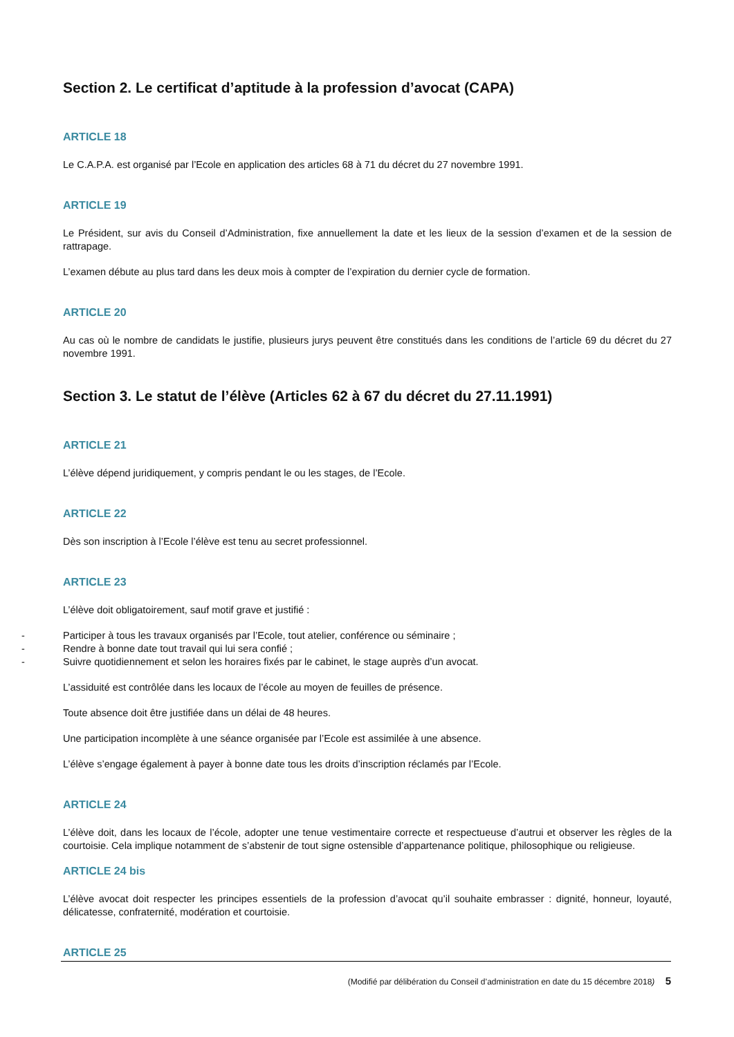Section 2. Le certificat d’aptitude à la profession d’avocat (CAPA)
ARTICLE 18
Le C.A.P.A. est organisé par l’Ecole en application des articles 68 à 71 du décret du 27 novembre 1991.
ARTICLE 19
Le Président, sur avis du Conseil d’Administration, fixe annuellement la date et les lieux de la session d’examen et de la session de rattrapage.
L’examen débute au plus tard dans les deux mois à compter de l’expiration du dernier cycle de formation.
ARTICLE 20
Au cas où le nombre de candidats le justifie, plusieurs jurys peuvent être constitués dans les conditions de l’article 69 du décret du 27 novembre 1991.
Section 3. Le statut de l’élève (Articles 62 à 67 du décret du 27.11.1991)
ARTICLE 21
L’élève dépend juridiquement, y compris pendant le ou les stages, de l’Ecole.
ARTICLE 22
Dès son inscription à l’Ecole l’élève est tenu au secret professionnel.
ARTICLE 23
L’élève doit obligatoirement, sauf motif grave et justifié :
- Participer à tous les travaux organisés par l’Ecole, tout atelier, conférence ou séminaire ;
- Rendre à bonne date tout travail qui lui sera confié ;
- Suivre quotidiennement et selon les horaires fixés par le cabinet, le stage auprès d’un avocat.
L’assiduité est contrôlée dans les locaux de l’école au moyen de feuilles de présence.
Toute absence doit être justifiée dans un délai de 48 heures.
Une participation incomplète à une séance organisée par l’Ecole est assimilée à une absence.
L’élève s’engage également à payer à bonne date tous les droits d’inscription réclamés par l’Ecole.
ARTICLE 24
L’élève doit, dans les locaux de l’école, adopter une tenue vestimentaire correcte et respectueuse d’autrui et observer les règles de la courtoisie. Cela implique notamment de s’abstenir de tout signe ostensible d’appartenance politique, philosophique ou religieuse.
ARTICLE 24 bis
L’élève avocat doit respecter les principes essentiels de la profession d’avocat qu’il souhaite embrasser : dignité, honneur, loyauté, délicatesse, confraternité, modération et courtoisie.
ARTICLE 25
(Modifié par délibération du Conseil d’administration en date du 15 décembre 2018) 5